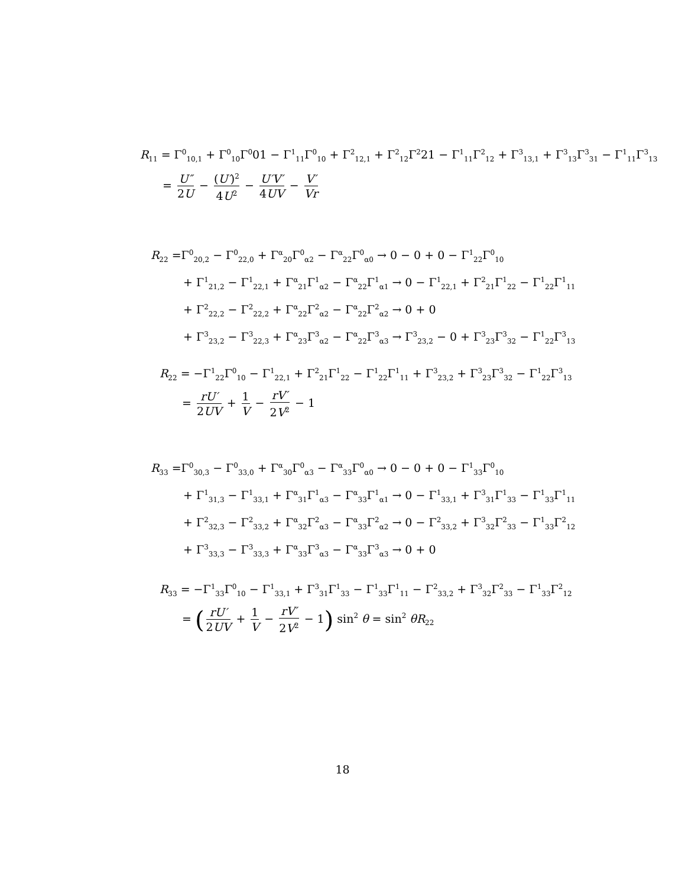R<sub>11</sub> = Γ<sup>0</sup><sub>10,1</sub> + Γ<sup>0</sup><sub>10</sub>Γ<sup>0</sup>01 − Γ<sup>1</sup><sub>11</sub>Γ<sup>0</sup><sub>10</sub> + Γ<sup>2</sup><sub>12,1</sub> + Γ<sup>2</sup><sub>12</sub>Γ<sup>2</sup>21 − Γ<sup>1</sup><sub>11</sub>Γ<sup>2</sup><sub>12</sub> + Γ<sup>3</sup><sub>13,1</sub> + Γ<sup>3</sup><sub>13</sub>Γ<sup>3</sup><sub>31</sub> − Γ<sup>1</sup><sub>11</sub>Γ<sup>3</sup><sub>13</sub>
= U″ 2U − (U′)<sup>2</sup> 4U<sup>2</sup> − U′V′ 4UV − V′ Vr
R<sub>22</sub> =Γ<sup>0</sup><sub>20,2</sub> − Γ<sup>0</sup><sub>22,0</sub> + Γ<sup>α</sup><sub>20</sub>Γ<sup>0</sup><sub>α2</sub> − Γ<sup>α</sup><sub>22</sub>Γ<sup>0</sup><sub>α0</sub> → 0 − 0 + 0 − Γ<sup>1</sup><sub>22</sub>Γ<sup>0</sup><sub>10</sub>
+ Γ<sup>1</sup><sub>21,2</sub> − Γ<sup>1</sup><sub>22,1</sub> + Γ<sup>α</sup><sub>21</sub>Γ<sup>1</sup><sub>α2</sub> − Γ<sup>α</sup><sub>22</sub>Γ<sup>1</sup><sub>α1</sub> → 0 − Γ<sup>1</sup><sub>22,1</sub> + Γ<sup>2</sup><sub>21</sub>Γ<sup>1</sup><sub>22</sub> − Γ<sup>1</sup><sub>22</sub>Γ<sup>1</sup><sub>11</sub>
+ Γ<sup>2</sup><sub>22,2</sub> − Γ<sup>2</sup><sub>22,2</sub> + Γ<sup>α</sup><sub>22</sub>Γ<sup>2</sup><sub>α2</sub> − Γ<sup>α</sup><sub>22</sub>Γ<sup>2</sup><sub>α2</sub> → 0 + 0
+ Γ<sup>3</sup><sub>23,2</sub> − Γ<sup>3</sup><sub>22,3</sub> + Γ<sup>α</sup><sub>23</sub>Γ<sup>3</sup><sub>α2</sub> − Γ<sup>α</sup><sub>22</sub>Γ<sup>3</sup><sub>α3</sub> → Γ<sup>3</sup><sub>23,2</sub> − 0 + Γ<sup>3</sup><sub>23</sub>Γ<sup>3</sup><sub>32</sub> − Γ<sup>1</sup><sub>22</sub>Γ<sup>3</sup><sub>13</sub>
R<sub>22</sub> = −Γ<sup>1</sup><sub>22</sub>Γ<sup>0</sup><sub>10</sub> − Γ<sup>1</sup><sub>22,1</sub> + Γ<sup>2</sup><sub>21</sub>Γ<sup>1</sup><sub>22</sub> − Γ<sup>1</sup><sub>22</sub>Γ<sup>1</sup><sub>11</sub> + Γ<sup>3</sup><sub>23,2</sub> + Γ<sup>3</sup><sub>23</sub>Γ<sup>3</sup><sub>32</sub> − Γ<sup>1</sup><sub>22</sub>Γ<sup>3</sup><sub>13</sub>
= rU′ 2UV + 1 V − rV′ 2V<sup>2</sup> − 1
R<sub>33</sub> =Γ<sup>0</sup><sub>30,3</sub> − Γ<sup>0</sup><sub>33,0</sub> + Γ<sup>α</sup><sub>30</sub>Γ<sup>0</sup><sub>α3</sub> − Γ<sup>α</sup><sub>33</sub>Γ<sup>0</sup><sub>α0</sub> → 0 − 0 + 0 − Γ<sup>1</sup><sub>33</sub>Γ<sup>0</sup><sub>10</sub>
+ Γ<sup>1</sup><sub>31,3</sub> − Γ<sup>1</sup><sub>33,1</sub> + Γ<sup>α</sup><sub>31</sub>Γ<sup>1</sup><sub>α3</sub> − Γ<sup>α</sup><sub>33</sub>Γ<sup>1</sup><sub>α1</sub> → 0 − Γ<sup>1</sup><sub>33,1</sub> + Γ<sup>3</sup><sub>31</sub>Γ<sup>1</sup><sub>33</sub> − Γ<sup>1</sup><sub>33</sub>Γ<sup>1</sup><sub>11</sub>
+ Γ<sup>2</sup><sub>32,3</sub> − Γ<sup>2</sup><sub>33,2</sub> + Γ<sup>α</sup><sub>32</sub>Γ<sup>2</sup><sub>α3</sub> − Γ<sup>α</sup><sub>33</sub>Γ<sup>2</sup><sub>α2</sub> → 0 − Γ<sup>2</sup><sub>33,2</sub> + Γ<sup>3</sup><sub>32</sub>Γ<sup>2</sup><sub>33</sub> − Γ<sup>1</sup><sub>33</sub>Γ<sup>2</sup><sub>12</sub>
+ Γ<sup>3</sup><sub>33,3</sub> − Γ<sup>3</sup><sub>33,3</sub> + Γ<sup>α</sup><sub>33</sub>Γ<sup>3</sup><sub>α3</sub> − Γ<sup>α</sup><sub>33</sub>Γ<sup>3</sup><sub>α3</sub> → 0 + 0
R<sub>33</sub> = −Γ<sup>1</sup><sub>33</sub>Γ<sup>0</sup><sub>10</sub> − Γ<sup>1</sup><sub>33,1</sub> + Γ<sup>3</sup><sub>31</sub>Γ<sup>1</sup><sub>33</sub> − Γ<sup>1</sup><sub>33</sub>Γ<sup>1</sup><sub>11</sub> − Γ<sup>2</sup><sub>33,2</sub> + Γ<sup>3</sup><sub>32</sub>Γ<sup>2</sup><sub>33</sub> − Γ<sup>1</sup><sub>33</sub>Γ<sup>2</sup><sub>12</sub>
= (rU′ 2UV + 1 V − rV′ 2V<sup>2</sup> − 1) sin<sup>2</sup> θ = sin<sup>2</sup> θR<sub>22</sub>
18